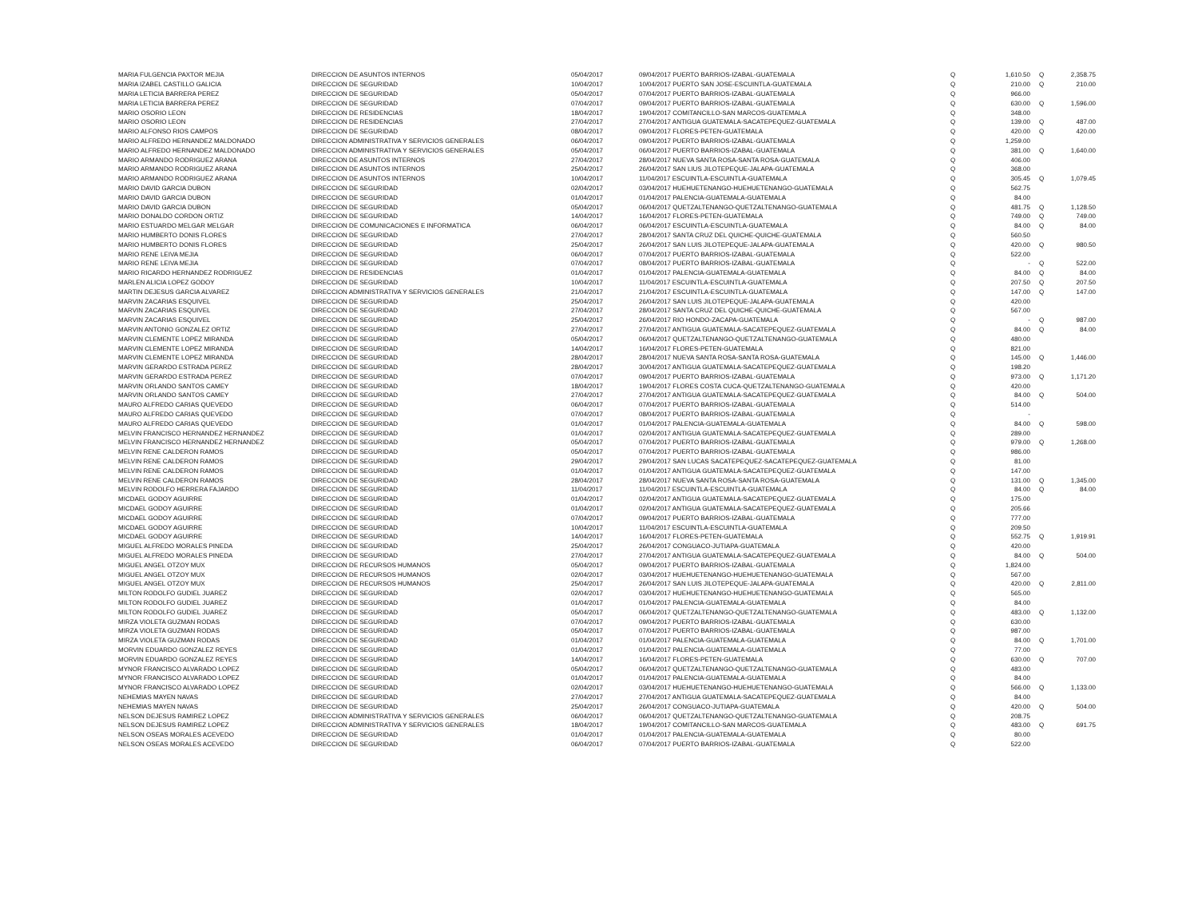| MARIA FULGENCIA PAXTOR MEJIA | DIRECCION DE ASUNTOS INTERNOS | 05/04/2017 | 09/04/2017 PUERTO BARRIOS-IZABAL-GUATEMALA | Q | 1,610.50 | Q | 2,358.75 |
| MARIA IZABEL CASTILLO GALICIA | DIRECCION DE SEGURIDAD | 10/04/2017 | 10/04/2017 PUERTO SAN JOSE-ESCUINTLA-GUATEMALA | Q | 210.00 | Q | 210.00 |
| MARIA LETICIA BARRERA PEREZ | DIRECCION DE SEGURIDAD | 05/04/2017 | 07/04/2017 PUERTO BARRIOS-IZABAL-GUATEMALA | Q | 966.00 | | |
| MARIA LETICIA BARRERA PEREZ | DIRECCION DE SEGURIDAD | 07/04/2017 | 09/04/2017 PUERTO BARRIOS-IZABAL-GUATEMALA | Q | 630.00 | Q | 1,596.00 |
| MARIO OSORIO LEON | DIRECCION DE RESIDENCIAS | 18/04/2017 | 19/04/2017 COMITANCILLO-SAN MARCOS-GUATEMALA | Q | 348.00 | | |
| MARIO OSORIO LEON | DIRECCION DE RESIDENCIAS | 27/04/2017 | 27/04/2017 ANTIGUA GUATEMALA-SACATEPEQUEZ-GUATEMALA | Q | 139.00 | Q | 487.00 |
| MARIO ALFONSO RIOS CAMPOS | DIRECCION DE SEGURIDAD | 08/04/2017 | 09/04/2017 FLORES-PETEN-GUATEMALA | Q | 420.00 | Q | 420.00 |
| MARIO ALFREDO HERNANDEZ MALDONADO | DIRECCION ADMINISTRATIVA Y SERVICIOS GENERALES | 06/04/2017 | 09/04/2017 PUERTO BARRIOS-IZABAL-GUATEMALA | Q | 1,259.00 | | |
| MARIO ALFREDO HERNANDEZ MALDONADO | DIRECCION ADMINISTRATIVA Y SERVICIOS GENERALES | 05/04/2017 | 06/04/2017 PUERTO BARRIOS-IZABAL-GUATEMALA | Q | 381.00 | Q | 1,640.00 |
| MARIO ARMANDO RODRIGUEZ ARANA | DIRECCION DE ASUNTOS INTERNOS | 27/04/2017 | 28/04/2017 NUEVA SANTA ROSA-SANTA ROSA-GUATEMALA | Q | 406.00 | | |
| MARIO ARMANDO RODRIGUEZ ARANA | DIRECCION DE ASUNTOS INTERNOS | 25/04/2017 | 26/04/2017 SAN LIUS JILOTEPEQUE-JALAPA-GUATEMALA | Q | 368.00 | | |
| MARIO ARMANDO RODRIGUEZ ARANA | DIRECCION DE ASUNTOS INTERNOS | 10/04/2017 | 11/04/2017 ESCUINTLA-ESCUINTLA-GUATEMALA | Q | 305.45 | Q | 1,079.45 |
| MARIO DAVID GARCIA DUBON | DIRECCION DE SEGURIDAD | 02/04/2017 | 03/04/2017 HUEHUETENANGO-HUEHUETENANGO-GUATEMALA | Q | 562.75 | | |
| MARIO DAVID GARCIA DUBON | DIRECCION DE SEGURIDAD | 01/04/2017 | 01/04/2017 PALENCIA-GUATEMALA-GUATEMALA | Q | 84.00 | | |
| MARIO DAVID GARCIA DUBON | DIRECCION DE SEGURIDAD | 05/04/2017 | 06/04/2017 QUETZALTENANGO-QUETZALTENANGO-GUATEMALA | Q | 481.75 | Q | 1,128.50 |
| MARIO DONALDO CORDON ORTIZ | DIRECCION DE SEGURIDAD | 14/04/2017 | 16/04/2017 FLORES-PETEN-GUATEMALA | Q | 749.00 | Q | 749.00 |
| MARIO ESTUARDO MELGAR MELGAR | DIRECCION DE COMUNICACIONES E INFORMATICA | 06/04/2017 | 06/04/2017 ESCUINTLA-ESCUINTLA-GUATEMALA | Q | 84.00 | Q | 84.00 |
| MARIO HUMBERTO DONIS FLORES | DIRECCION DE SEGURIDAD | 27/04/2017 | 28/04/2017 SANTA CRUZ DEL QUICHE-QUICHE-GUATEMALA | Q | 560.50 | | |
| MARIO HUMBERTO DONIS FLORES | DIRECCION DE SEGURIDAD | 25/04/2017 | 26/04/2017 SAN LUIS JILOTEPEQUE-JALAPA-GUATEMALA | Q | 420.00 | Q | 980.50 |
| MARIO RENE LEIVA MEJIA | DIRECCION DE SEGURIDAD | 06/04/2017 | 07/04/2017 PUERTO BARRIOS-IZABAL-GUATEMALA | Q | 522.00 | | |
| MARIO RENE LEIVA MEJIA | DIRECCION DE SEGURIDAD | 07/04/2017 | 08/04/2017 PUERTO BARRIOS-IZABAL-GUATEMALA | Q | - | Q | 522.00 |
| MARIO RICARDO HERNANDEZ RODRIGUEZ | DIRECCION DE RESIDENCIAS | 01/04/2017 | 01/04/2017 PALENCIA-GUATEMALA-GUATEMALA | Q | 84.00 | Q | 84.00 |
| MARLEN ALICIA LOPEZ GODOY | DIRECCION DE SEGURIDAD | 10/04/2017 | 11/04/2017 ESCUINTLA-ESCUINTLA-GUATEMALA | Q | 207.50 | Q | 207.50 |
| MARTIN DEJESUS GARCIA ALVAREZ | DIRECCION ADMINISTRATIVA Y SERVICIOS GENERALES | 21/04/2017 | 21/04/2017 ESCUINTLA-ESCUINTLA-GUATEMALA | Q | 147.00 | Q | 147.00 |
| MARVIN ZACARIAS ESQUIVEL | DIRECCION DE SEGURIDAD | 25/04/2017 | 26/04/2017 SAN LUIS JILOTEPEQUE-JALAPA-GUATEMALA | Q | 420.00 | | |
| MARVIN ZACARIAS ESQUIVEL | DIRECCION DE SEGURIDAD | 27/04/2017 | 28/04/2017 SANTA CRUZ DEL QUICHE-QUICHE-GUATEMALA | Q | 567.00 | | |
| MARVIN ZACARIAS ESQUIVEL | DIRECCION DE SEGURIDAD | 25/04/2017 | 26/04/2017 RIO HONDO-ZACAPA-GUATEMALA | Q | - | Q | 987.00 |
| MARVIN ANTONIO GONZALEZ ORTIZ | DIRECCION DE SEGURIDAD | 27/04/2017 | 27/04/2017 ANTIGUA GUATEMALA-SACATEPEQUEZ-GUATEMALA | Q | 84.00 | Q | 84.00 |
| MARVIN CLEMENTE LOPEZ MIRANDA | DIRECCION DE SEGURIDAD | 05/04/2017 | 06/04/2017 QUETZALTENANGO-QUETZALTENANGO-GUATEMALA | Q | 480.00 | | |
| MARVIN CLEMENTE LOPEZ MIRANDA | DIRECCION DE SEGURIDAD | 14/04/2017 | 16/04/2017 FLORES-PETEN-GUATEMALA | Q | 821.00 | | |
| MARVIN CLEMENTE LOPEZ MIRANDA | DIRECCION DE SEGURIDAD | 28/04/2017 | 28/04/2017 NUEVA SANTA ROSA-SANTA ROSA-GUATEMALA | Q | 145.00 | Q | 1,446.00 |
| MARVIN GERARDO ESTRADA PEREZ | DIRECCION DE SEGURIDAD | 28/04/2017 | 30/04/2017 ANTIGUA GUATEMALA-SACATEPEQUEZ-GUATEMALA | Q | 198.20 | | |
| MARVIN GERARDO ESTRADA PEREZ | DIRECCION DE SEGURIDAD | 07/04/2017 | 09/04/2017 PUERTO BARRIOS-IZABAL-GUATEMALA | Q | 973.00 | Q | 1,171.20 |
| MARVIN ORLANDO SANTOS CAMEY | DIRECCION DE SEGURIDAD | 18/04/2017 | 19/04/2017 FLORES COSTA CUCA-QUETZALTENANGO-GUATEMALA | Q | 420.00 | | |
| MARVIN ORLANDO SANTOS CAMEY | DIRECCION DE SEGURIDAD | 27/04/2017 | 27/04/2017 ANTIGUA GUATEMALA-SACATEPEQUEZ-GUATEMALA | Q | 84.00 | Q | 504.00 |
| MAURO ALFREDO CARIAS QUEVEDO | DIRECCION DE SEGURIDAD | 06/04/2017 | 07/04/2017 PUERTO BARRIOS-IZABAL-GUATEMALA | Q | 514.00 | | |
| MAURO ALFREDO CARIAS QUEVEDO | DIRECCION DE SEGURIDAD | 07/04/2017 | 08/04/2017 PUERTO BARRIOS-IZABAL-GUATEMALA | Q | - | | |
| MAURO ALFREDO CARIAS QUEVEDO | DIRECCION DE SEGURIDAD | 01/04/2017 | 01/04/2017 PALENCIA-GUATEMALA-GUATEMALA | Q | 84.00 | Q | 598.00 |
| MELVIN FRANCISCO HERNANDEZ HERNANDEZ | DIRECCION DE SEGURIDAD | 01/04/2017 | 02/04/2017 ANTIGUA GUATEMALA-SACATEPEQUEZ-GUATEMALA | Q | 289.00 | | |
| MELVIN FRANCISCO HERNANDEZ HERNANDEZ | DIRECCION DE SEGURIDAD | 05/04/2017 | 07/04/2017 PUERTO BARRIOS-IZABAL-GUATEMALA | Q | 979.00 | Q | 1,268.00 |
| MELVIN RENE CALDERON RAMOS | DIRECCION DE SEGURIDAD | 05/04/2017 | 07/04/2017 PUERTO BARRIOS-IZABAL-GUATEMALA | Q | 986.00 | | |
| MELVIN RENE CALDERON RAMOS | DIRECCION DE SEGURIDAD | 29/04/2017 | 29/04/2017 SAN LUCAS SACATEPEQUEZ-SACATEPEQUEZ-GUATEMALA | Q | 81.00 | | |
| MELVIN RENE CALDERON RAMOS | DIRECCION DE SEGURIDAD | 01/04/2017 | 01/04/2017 ANTIGUA GUATEMALA-SACATEPEQUEZ-GUATEMALA | Q | 147.00 | | |
| MELVIN RENE CALDERON RAMOS | DIRECCION DE SEGURIDAD | 28/04/2017 | 28/04/2017 NUEVA SANTA ROSA-SANTA ROSA-GUATEMALA | Q | 131.00 | Q | 1,345.00 |
| MELVIN RODOLFO HERRERA FAJARDO | DIRECCION DE SEGURIDAD | 11/04/2017 | 11/04/2017 ESCUINTLA-ESCUINTLA-GUATEMALA | Q | 84.00 | Q | 84.00 |
| MICDAEL GODOY AGUIRRE | DIRECCION DE SEGURIDAD | 01/04/2017 | 02/04/2017 ANTIGUA GUATEMALA-SACATEPEQUEZ-GUATEMALA | Q | 175.00 | | |
| MICDAEL GODOY AGUIRRE | DIRECCION DE SEGURIDAD | 01/04/2017 | 02/04/2017 ANTIGUA GUATEMALA-SACATEPEQUEZ-GUATEMALA | Q | 205.66 | | |
| MICDAEL GODOY AGUIRRE | DIRECCION DE SEGURIDAD | 07/04/2017 | 09/04/2017 PUERTO BARRIOS-IZABAL-GUATEMALA | Q | 777.00 | | |
| MICDAEL GODOY AGUIRRE | DIRECCION DE SEGURIDAD | 10/04/2017 | 11/04/2017 ESCUINTLA-ESCUINTLA-GUATEMALA | Q | 209.50 | | |
| MICDAEL GODOY AGUIRRE | DIRECCION DE SEGURIDAD | 14/04/2017 | 16/04/2017 FLORES-PETEN-GUATEMALA | Q | 552.75 | Q | 1,919.91 |
| MIGUEL ALFREDO MORALES PINEDA | DIRECCION DE SEGURIDAD | 25/04/2017 | 26/04/2017 CONGUACO-JUTIAPA-GUATEMALA | Q | 420.00 | | |
| MIGUEL ALFREDO MORALES PINEDA | DIRECCION DE SEGURIDAD | 27/04/2017 | 27/04/2017 ANTIGUA GUATEMALA-SACATEPEQUEZ-GUATEMALA | Q | 84.00 | Q | 504.00 |
| MIGUEL ANGEL OTZOY MUX | DIRECCION DE RECURSOS HUMANOS | 05/04/2017 | 09/04/2017 PUERTO BARRIOS-IZABAL-GUATEMALA | Q | 1,824.00 | | |
| MIGUEL ANGEL OTZOY MUX | DIRECCION DE RECURSOS HUMANOS | 02/04/2017 | 03/04/2017 HUEHUETENANGO-HUEHUETENANGO-GUATEMALA | Q | 567.00 | | |
| MIGUEL ANGEL OTZOY MUX | DIRECCION DE RECURSOS HUMANOS | 25/04/2017 | 26/04/2017 SAN LUIS JILOTEPEQUE-JALAPA-GUATEMALA | Q | 420.00 | Q | 2,811.00 |
| MILTON RODOLFO GUDIEL JUAREZ | DIRECCION DE SEGURIDAD | 02/04/2017 | 03/04/2017 HUEHUETENANGO-HUEHUETENANGO-GUATEMALA | Q | 565.00 | | |
| MILTON RODOLFO GUDIEL JUAREZ | DIRECCION DE SEGURIDAD | 01/04/2017 | 01/04/2017 PALENCIA-GUATEMALA-GUATEMALA | Q | 84.00 | | |
| MILTON RODOLFO GUDIEL JUAREZ | DIRECCION DE SEGURIDAD | 05/04/2017 | 06/04/2017 QUETZALTENANGO-QUETZALTENANGO-GUATEMALA | Q | 483.00 | Q | 1,132.00 |
| MIRZA VIOLETA GUZMAN RODAS | DIRECCION DE SEGURIDAD | 07/04/2017 | 09/04/2017 PUERTO BARRIOS-IZABAL-GUATEMALA | Q | 630.00 | | |
| MIRZA VIOLETA GUZMAN RODAS | DIRECCION DE SEGURIDAD | 05/04/2017 | 07/04/2017 PUERTO BARRIOS-IZABAL-GUATEMALA | Q | 987.00 | | |
| MIRZA VIOLETA GUZMAN RODAS | DIRECCION DE SEGURIDAD | 01/04/2017 | 01/04/2017 PALENCIA-GUATEMALA-GUATEMALA | Q | 84.00 | Q | 1,701.00 |
| MORVIN EDUARDO GONZALEZ REYES | DIRECCION DE SEGURIDAD | 01/04/2017 | 01/04/2017 PALENCIA-GUATEMALA-GUATEMALA | Q | 77.00 | | |
| MORVIN EDUARDO GONZALEZ REYES | DIRECCION DE SEGURIDAD | 14/04/2017 | 16/04/2017 FLORES-PETEN-GUATEMALA | Q | 630.00 | Q | 707.00 |
| MYNOR FRANCISCO ALVARADO LOPEZ | DIRECCION DE SEGURIDAD | 05/04/2017 | 06/04/2017 QUETZALTENANGO-QUETZALTENANGO-GUATEMALA | Q | 483.00 | | |
| MYNOR FRANCISCO ALVARADO LOPEZ | DIRECCION DE SEGURIDAD | 01/04/2017 | 01/04/2017 PALENCIA-GUATEMALA-GUATEMALA | Q | 84.00 | | |
| MYNOR FRANCISCO ALVARADO LOPEZ | DIRECCION DE SEGURIDAD | 02/04/2017 | 03/04/2017 HUEHUETENANGO-HUEHUETENANGO-GUATEMALA | Q | 566.00 | Q | 1,133.00 |
| NEHEMIAS MAYEN NAVAS | DIRECCION DE SEGURIDAD | 27/04/2017 | 27/04/2017 ANTIGUA GUATEMALA-SACATEPEQUEZ-GUATEMALA | Q | 84.00 | | |
| NEHEMIAS MAYEN NAVAS | DIRECCION DE SEGURIDAD | 25/04/2017 | 26/04/2017 CONGUACO-JUTIAPA-GUATEMALA | Q | 420.00 | Q | 504.00 |
| NELSON DEJESUS RAMIREZ LOPEZ | DIRECCION ADMINISTRATIVA Y SERVICIOS GENERALES | 06/04/2017 | 06/04/2017 QUETZALTENANGO-QUETZALTENANGO-GUATEMALA | Q | 208.75 | | |
| NELSON DEJESUS RAMIREZ LOPEZ | DIRECCION ADMINISTRATIVA Y SERVICIOS GENERALES | 18/04/2017 | 19/04/2017 COMITANCILLO-SAN MARCOS-GUATEMALA | Q | 483.00 | Q | 691.75 |
| NELSON OSEAS MORALES ACEVEDO | DIRECCION DE SEGURIDAD | 01/04/2017 | 01/04/2017 PALENCIA-GUATEMALA-GUATEMALA | Q | 80.00 | | |
| NELSON OSEAS MORALES ACEVEDO | DIRECCION DE SEGURIDAD | 06/04/2017 | 07/04/2017 PUERTO BARRIOS-IZABAL-GUATEMALA | Q | 522.00 | | |